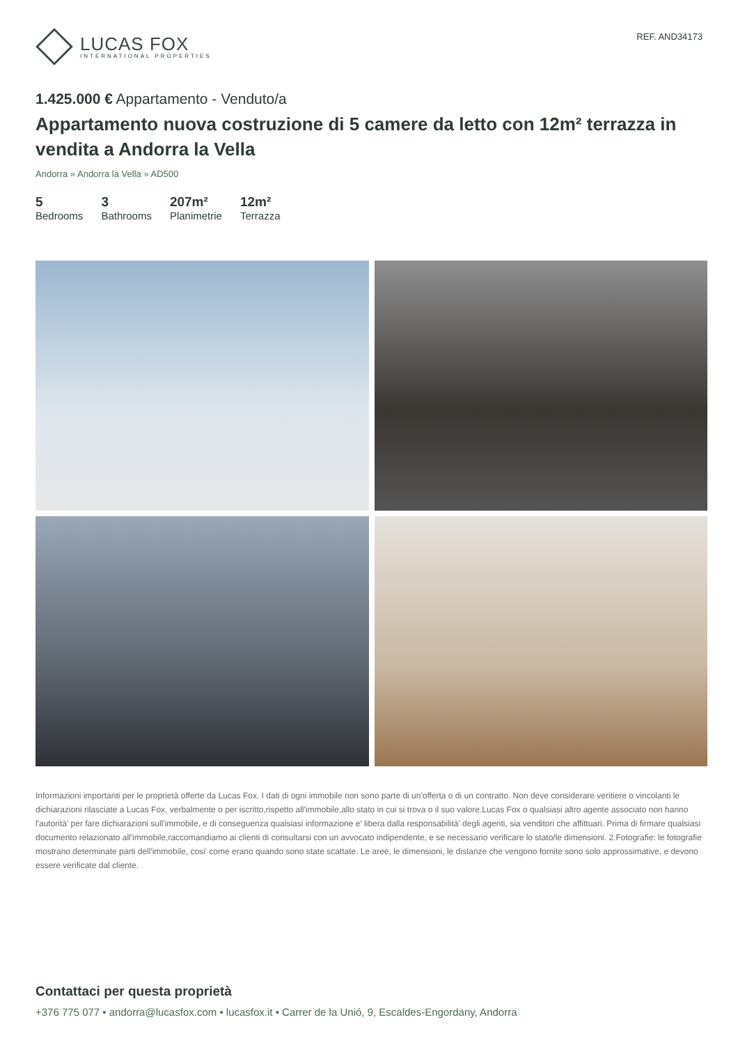LUCAS FOX
INTERNATIONAL PROPERTIES
REF. AND34173
1.425.000 € Appartamento - Venduto/a
Appartamento nuova costruzione di 5 camere da letto con 12m² terrazza in vendita a Andorra la Vella
Andorra » Andorra la Vella » AD500
5
Bedrooms
3
Bathrooms
207m²
Planimetrie
12m²
Terrazza
Informazioni importanti per le proprietà offerte da Lucas Fox. I dati di ogni immobile non sono parte di un'offerta o di un contratto. Non deve considerare veritiere o vincolanti le dichiarazioni rilasciate a Lucas Fox, verbalmente o per iscritto,rispetto all'immobile,allo stato in cui si trova o il suo valore.Lucas Fox o qualsiasi altro agente associato non hanno l'autorità' per fare dichiarazioni sull'immobile, e di conseguenza qualsiasi informazione e' libera dalla responsabilità' degli agenti, sia venditori che affittuari. Prima di firmare qualsiasi documento relazionato all'immobile,raccomandiamo ai clienti di consultarsi con un avvocato indipendente, e se necessario verificare lo stato/le dimensioni. 2.Fotografie: le fotografie mostrano determinate parti dell'immobile, cosi' come erano quando sono state scattate. Le aree, le dimensioni, le distanze che vengono fornite sono solo approssimative, e devono essere verificate dal cliente.
Contattaci per questa proprietà
+376 775 077 • andorra@lucasfox.com • lucasfox.it • Carrer de la Unió, 9, Escaldes-Engordany, Andorra